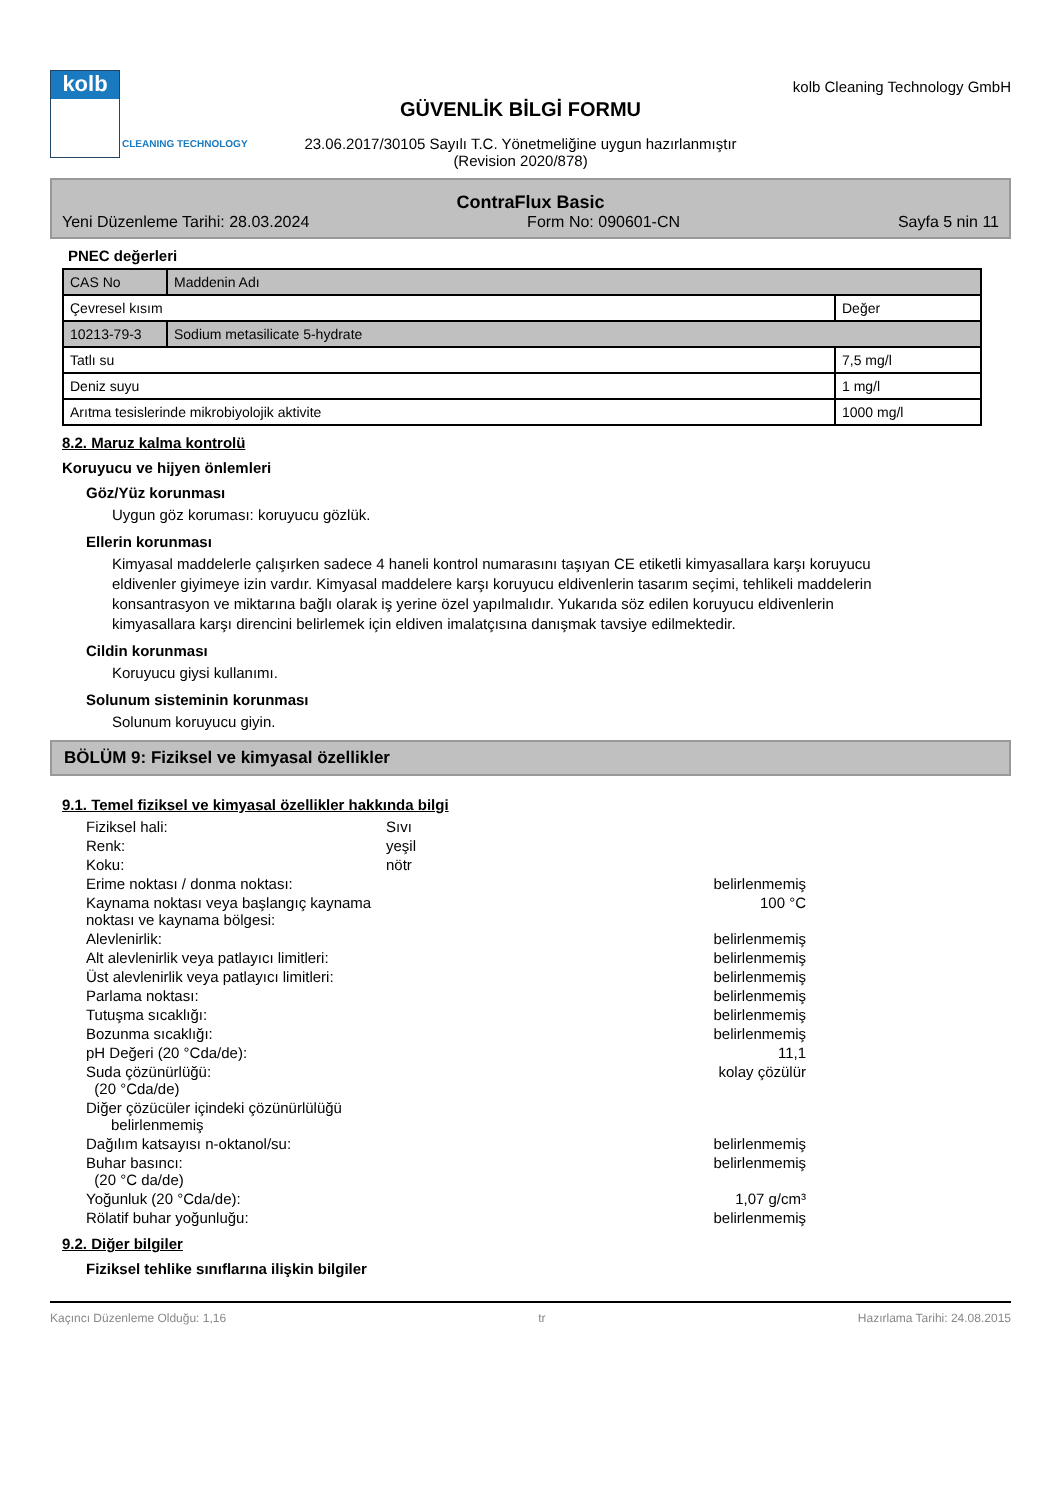kolb
CLEANING TECHNOLOGY
GÜVENLİK BİLGİ FORMU
23.06.2017/30105 Sayılı T.C. Yönetmeliğine uygun hazırlanmıştır
(Revision 2020/878)
kolb Cleaning Technology GmbH
ContraFlux Basic
Yeni Düzenleme Tarihi: 28.03.2024 Form No: 090601-CN Sayfa 5 nin 11
PNEC değerleri
| CAS No | Maddenin Adı | |
| Çevresel kısım | | Değer |
| 10213-79-3 | Sodium metasilicate 5-hydrate | |
| Tatlı su | | 7,5 mg/l |
| Deniz suyu | | 1 mg/l |
| Arıtma tesislerinde mikrobiyolojik aktivite | | 1000 mg/l |
8.2. Maruz kalma kontrolü
Koruyucu ve hijyen önlemleri
Göz/Yüz korunması
Uygun göz koruması: koruyucu gözlük.
Ellerin korunması
Kimyasal maddelerle çalışırken sadece 4 haneli kontrol numarasını taşıyan CE etiketli kimyasallara karşı koruyucu eldivenler giyimeye izin vardır. Kimyasal maddelere karşı koruyucu eldivenlerin tasarım seçimi, tehlikeli maddelerin konsantrasyon ve miktarına bağlı olarak iş yerine özel yapılmalıdır. Yukarıda söz edilen koruyucu eldivenlerin kimyasallara karşı direncini belirlemek için eldiven imalatçısına danışmak tavsiye edilmektedir.
Cildin korunması
Koruyucu giysi kullanımı.
Solunum sisteminin korunması
Solunum koruyucu giyin.
BÖLÜM 9: Fiziksel ve kimyasal özellikler
9.1. Temel fiziksel ve kimyasal özellikler hakkında bilgi
| Fiziksel hali: | Sıvı | |
| Renk: | yeşil | |
| Koku: | nötr | |
| Erime noktası / donma noktası: | | belirlenmemiş |
| Kaynama noktası veya başlangıç kaynama noktası ve kaynama bölgesi: | | 100 °C |
| Alevlenirlik: | | belirlenmemiş |
| Alt alevlenirlik veya patlayıcı limitleri: | | belirlenmemiş |
| Üst alevlenirlik veya patlayıcı limitleri: | | belirlenmemiş |
| Parlama noktası: | | belirlenmemiş |
| Tutuşma sıcaklığı: | | belirlenmemiş |
| Bozunma sıcaklığı: | | belirlenmemiş |
| pH Değeri (20 °Cda/de): | | 11,1 |
| Suda çözünürlüğü: (20 °Cda/de) | | kolay çözülür |
| Diğer çözücüler içindeki çözünürlülüğü belirlenmemiş | | |
| Dağılım katsayısı n-oktanol/su: | | belirlenmemiş |
| Buhar basıncı: (20 °C da/de) | | belirlenmemiş |
| Yoğunluk (20 °Cda/de): | | 1,07 g/cm³ |
| Rölatif buhar yoğunluğu: | | belirlenmemiş |
9.2. Diğer bilgiler
Fiziksel tehlike sınıflarına ilişkin bilgiler
Kaçıncı Düzenleme Olduğu: 1,16 tr Hazırlama Tarihi: 24.08.2015